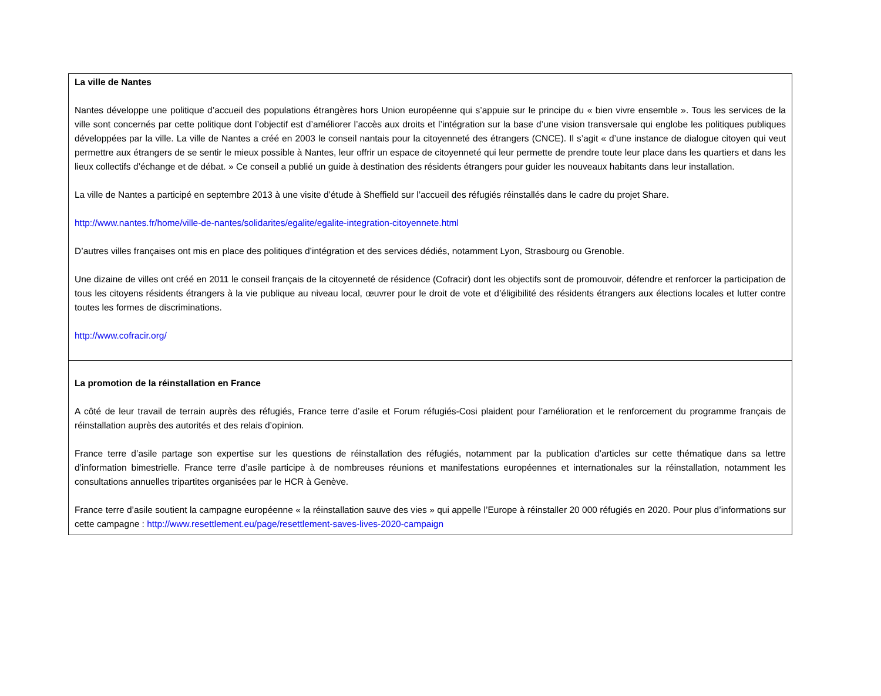| La ville de Nantes Nantes développe une politique d’accueil des populations étrangères hors Union européenne qui s’appuie sur le principe du « bien vivre ensemble ». Tous les services de la ville sont concernés par cette politique dont l’objectif est d’améliorer l’accès aux droits et l’intégration sur la base d’une vision transversale qui englobe les politiques publiques développées par la ville. La ville de Nantes a créé en 2003 le conseil nantais pour la citoyenneté des étrangers (CNCE). Il s’agit « d’une instance de dialogue citoyen qui veut permettre aux étrangers de se sentir le mieux possible à Nantes, leur offrir un espace de citoyenneté qui leur permette de prendre toute leur place dans les quartiers et dans les lieux collectifs d’échange et de débat. » Ce conseil a publié un guide à destination des résidents étrangers pour guider les nouveaux habitants dans leur installation. La ville de Nantes a participé en septembre 2013 à une visite d’étude à Sheffield sur l’accueil des réfugiés réinstallés dans le cadre du projet Share. http://www.nantes.fr/home/ville-de-nantes/solidarites/egalite/egalite-integration-citoyennete.html D’autres villes françaises ont mis en place des politiques d’intégration et des services dédiés, notamment Lyon, Strasbourg ou Grenoble. Une dizaine de villes ont créé en 2011 le conseil français de la citoyenneté de résidence (Cofracir) dont les objectifs sont de promouvoir, défendre et renforcer la participation de tous les citoyens résidents étrangers à la vie publique au niveau local, œuvrer pour le droit de vote et d’éligibilité des résidents étrangers aux élections locales et lutter contre toutes les formes de discriminations. http://www.cofracir.org/ |
| La promotion de la réinstallation en France A côté de leur travail de terrain auprès des réfugiés, France terre d’asile et Forum réfugiés-Cosi plaident pour l’amélioration et le renforcement du programme français de réinstallation auprès des autorités et des relais d’opinion. France terre d’asile partage son expertise sur les questions de réinstallation des réfugiés, notamment par la publication d’articles sur cette thématique dans sa lettre d’information bimestrielle. France terre d’asile participe à de nombreuses réunions et manifestations européennes et internationales sur la réinstallation, notamment les consultations annuelles tripartites organisées par le HCR à Genève. France terre d’asile soutient la campagne européenne « la réinstallation sauve des vies » qui appelle l’Europe à réinstaller 20 000 réfugiés en 2020. Pour plus d’informations sur cette campagne : http://www.resettlement.eu/page/resettlement-saves-lives-2020-campaign |